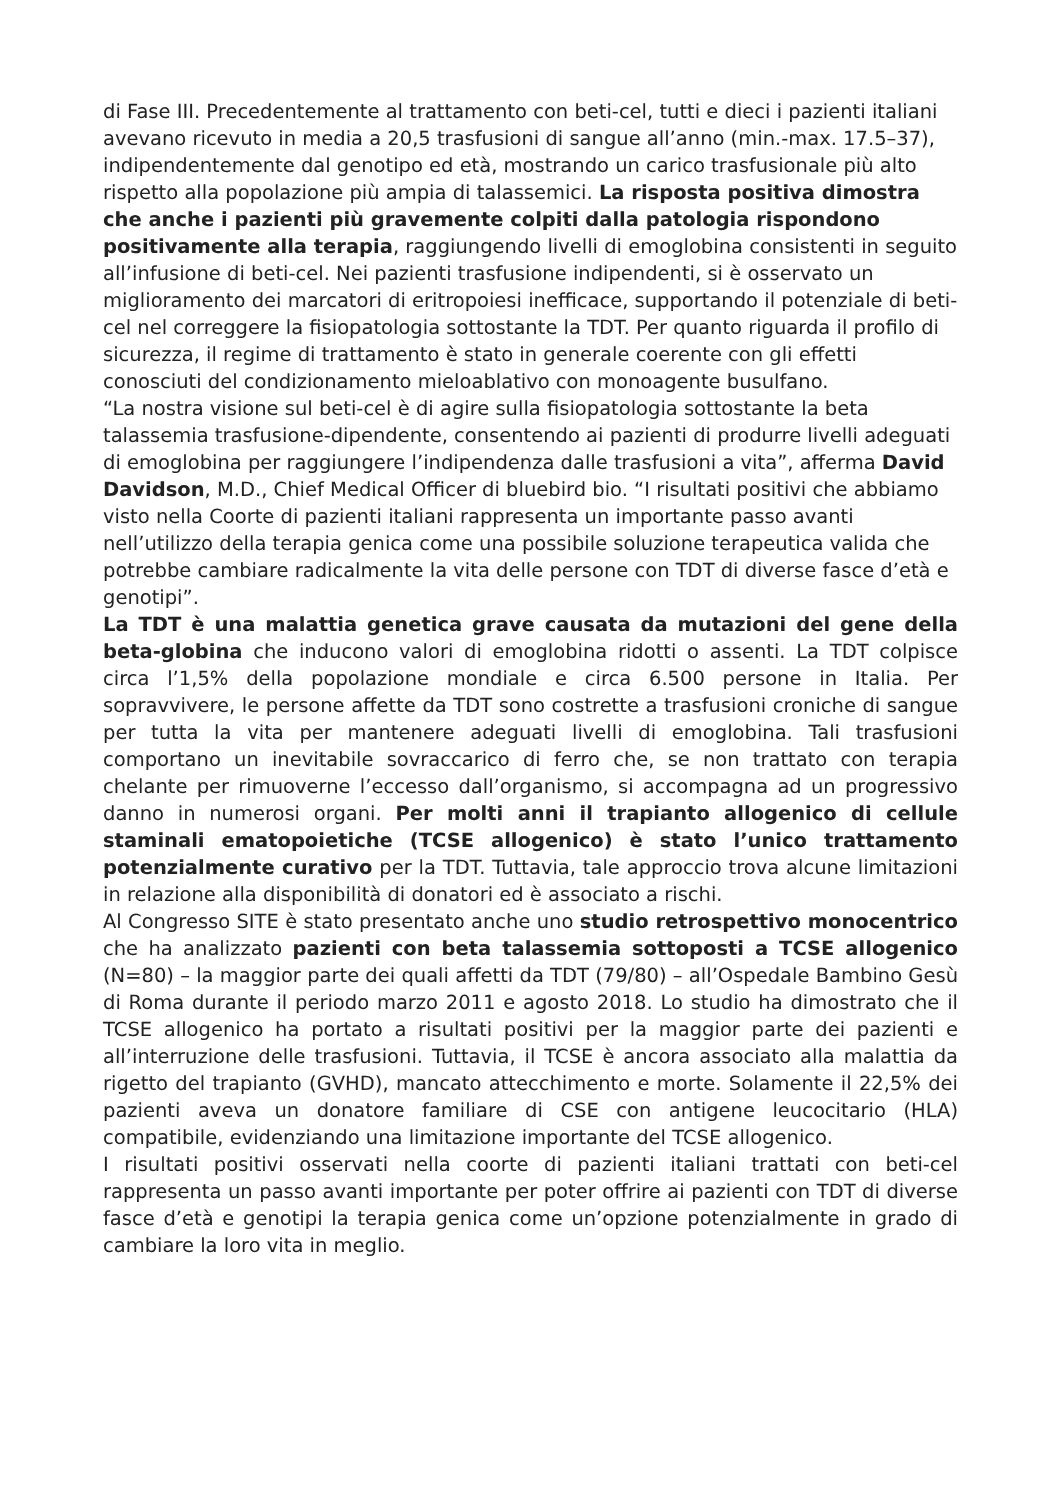di Fase III. Precedentemente al trattamento con beti-cel, tutti e dieci i pazienti italiani avevano ricevuto in media a 20,5 trasfusioni di sangue all’anno (min.-max. 17.5–37), indipendentemente dal genotipo ed età, mostrando un carico trasfusionale più alto rispetto alla popolazione più ampia di talassemici. La risposta positiva dimostra che anche i pazienti più gravemente colpiti dalla patologia rispondono positivamente alla terapia, raggiungendo livelli di emoglobina consistenti in seguito all’infusione di beti-cel. Nei pazienti trasfusione indipendenti, si è osservato un miglioramento dei marcatori di eritropoiesi inefficace, supportando il potenziale di beti-cel nel correggere la fisiopatologia sottostante la TDT. Per quanto riguarda il profilo di sicurezza, il regime di trattamento è stato in generale coerente con gli effetti conosciuti del condizionamento mieloablativo con monoagente busulfano.
“La nostra visione sul beti-cel è di agire sulla fisiopatologia sottostante la beta talassemia trasfusione-dipendente, consentendo ai pazienti di produrre livelli adeguati di emoglobina per raggiungere l’indipendenza dalle trasfusioni a vita”, afferma David Davidson, M.D., Chief Medical Officer di bluebird bio. “I risultati positivi che abbiamo visto nella Coorte di pazienti italiani rappresenta un importante passo avanti nell’utilizzo della terapia genica come una possibile soluzione terapeutica valida che potrebbe cambiare radicalmente la vita delle persone con TDT di diverse fasce d’età e genotipi”.
La TDT è una malattia genetica grave causata da mutazioni del gene della beta-globina che inducono valori di emoglobina ridotti o assenti. La TDT colpisce circa l’1,5% della popolazione mondiale e circa 6.500 persone in Italia. Per sopravvivere, le persone affette da TDT sono costrette a trasfusioni croniche di sangue per tutta la vita per mantenere adeguati livelli di emoglobina. Tali trasfusioni comportano un inevitabile sovraccarico di ferro che, se non trattato con terapia chelante per rimuoverne l’eccesso dall’organismo, si accompagna ad un progressivo danno in numerosi organi. Per molti anni il trapianto allogenico di cellule staminali ematopoietiche (TCSE allogenico) è stato l’unico trattamento potenzialmente curativo per la TDT. Tuttavia, tale approccio trova alcune limitazioni in relazione alla disponibilità di donatori ed è associato a rischi.
Al Congresso SITE è stato presentato anche uno studio retrospettivo monocentrico che ha analizzato pazienti con beta talassemia sottoposti a TCSE allogenico (N=80) – la maggior parte dei quali affetti da TDT (79/80) – all’Ospedale Bambino Gesù di Roma durante il periodo marzo 2011 e agosto 2018. Lo studio ha dimostrato che il TCSE allogenico ha portato a risultati positivi per la maggior parte dei pazienti e all’interruzione delle trasfusioni. Tuttavia, il TCSE è ancora associato alla malattia da rigetto del trapianto (GVHD), mancato attecchimento e morte. Solamente il 22,5% dei pazienti aveva un donatore familiare di CSE con antigene leucocitario (HLA) compatibile, evidenziando una limitazione importante del TCSE allogenico.
I risultati positivi osservati nella coorte di pazienti italiani trattati con beti-cel rappresenta un passo avanti importante per poter offrire ai pazienti con TDT di diverse fasce d’età e genotipi la terapia genica come un’opzione potenzialmente in grado di cambiare la loro vita in meglio.